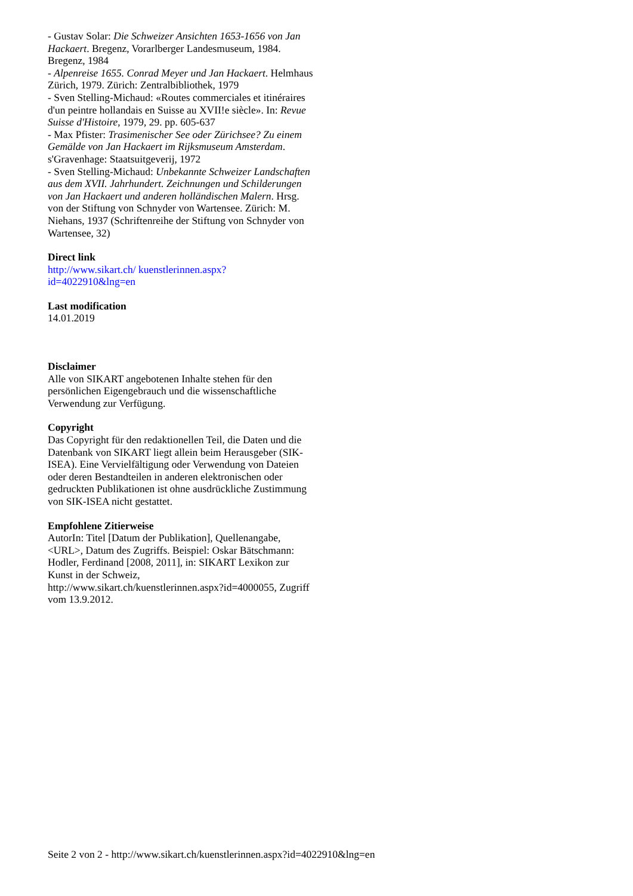- Gustav Solar: Die Schweizer Ansichten 1653-1656 von Jan Hackaert. Bregenz, Vorarlberger Landesmuseum, 1984. Bregenz, 1984
- Alpenreise 1655. Conrad Meyer und Jan Hackaert. Helmhaus Zürich, 1979. Zürich: Zentralbibliothek, 1979
- Sven Stelling-Michaud: «Routes commerciales et itinéraires d'un peintre hollandais en Suisse au XVII!e siècle». In: Revue Suisse d'Histoire, 1979, 29. pp. 605-637
- Max Pfister: Trasimenischer See oder Zürichsee? Zu einem Gemälde von Jan Hackaert im Rijksmuseum Amsterdam. s'Gravenhage: Staatsuitgeverij, 1972
- Sven Stelling-Michaud: Unbekannte Schweizer Landschaften aus dem XVII. Jahrhundert. Zeichnungen und Schilderungen von Jan Hackaert und anderen holländischen Malern. Hrsg. von der Stiftung von Schnyder von Wartensee. Zürich: M. Niehans, 1937 (Schriftenreihe der Stiftung von Schnyder von Wartensee, 32)
Direct link
http://www.sikart.ch/ kuenstlerinnen.aspx?
id=4022910&lng=en
Last modification
14.01.2019
Disclaimer
Alle von SIKART angebotenen Inhalte stehen für den persönlichen Eigengebrauch und die wissenschaftliche Verwendung zur Verfügung.
Copyright
Das Copyright für den redaktionellen Teil, die Daten und die Datenbank von SIKART liegt allein beim Herausgeber (SIK-ISEA). Eine Vervielfältigung oder Verwendung von Dateien oder deren Bestandteilen in anderen elektronischen oder gedruckten Publikationen ist ohne ausdrückliche Zustimmung von SIK-ISEA nicht gestattet.
Empfohlene Zitierweise
AutorIn: Titel [Datum der Publikation], Quellenangabe, <URL>, Datum des Zugriffs. Beispiel: Oskar Bätschmann: Hodler, Ferdinand [2008, 2011], in: SIKART Lexikon zur Kunst in der Schweiz, http://www.sikart.ch/kuenstlerinnen.aspx?id=4000055, Zugriff vom 13.9.2012.
Seite 2 von 2 - http://www.sikart.ch/kuenstlerinnen.aspx?id=4022910&lng=en